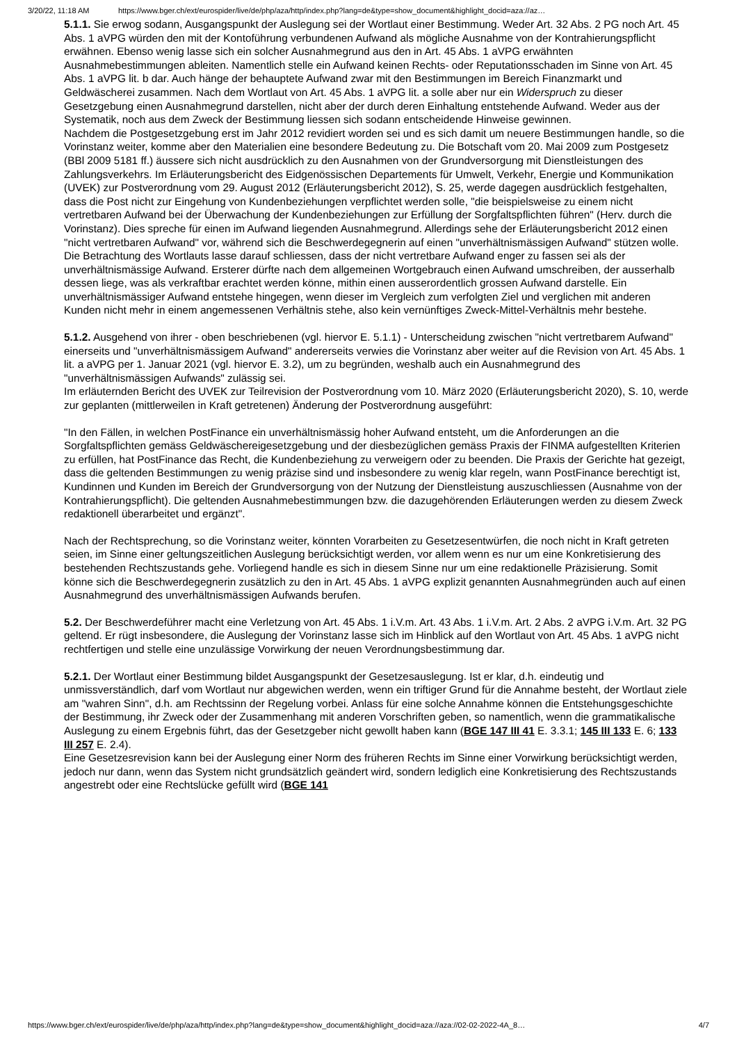3/20/22, 11:18 AM https://www.bger.ch/ext/eurospider/live/de/php/aza/http/index.php?lang=de&type=show_document&highlight_docid=aza://az…
5.1.1. Sie erwog sodann, Ausgangspunkt der Auslegung sei der Wortlaut einer Bestimmung. Weder Art. 32 Abs. 2 PG noch Art. 45 Abs. 1 aVPG würden den mit der Kontoführung verbundenen Aufwand als mögliche Ausnahme von der Kontrahierungspflicht erwähnen. Ebenso wenig lasse sich ein solcher Ausnahmegrund aus den in Art. 45 Abs. 1 aVPG erwähnten Ausnahmebestimmungen ableiten. Namentlich stelle ein Aufwand keinen Rechts- oder Reputationsschaden im Sinne von Art. 45 Abs. 1 aVPG lit. b dar. Auch hänge der behauptete Aufwand zwar mit den Bestimmungen im Bereich Finanzmarkt und Geldwäscherei zusammen. Nach dem Wortlaut von Art. 45 Abs. 1 aVPG lit. a solle aber nur ein Widerspruch zu dieser Gesetzgebung einen Ausnahmegrund darstellen, nicht aber der durch deren Einhaltung entstehende Aufwand. Weder aus der Systematik, noch aus dem Zweck der Bestimmung liessen sich sodann entscheidende Hinweise gewinnen.
Nachdem die Postgesetzgebung erst im Jahr 2012 revidiert worden sei und es sich damit um neuere Bestimmungen handle, so die Vorinstanz weiter, komme aber den Materialien eine besondere Bedeutung zu. Die Botschaft vom 20. Mai 2009 zum Postgesetz (BBl 2009 5181 ff.) äussere sich nicht ausdrücklich zu den Ausnahmen von der Grundversorgung mit Dienstleistungen des Zahlungsverkehrs. Im Erläuterungsbericht des Eidgenössischen Departements für Umwelt, Verkehr, Energie und Kommunikation (UVEK) zur Postverordnung vom 29. August 2012 (Erläuterungsbericht 2012), S. 25, werde dagegen ausdrücklich festgehalten, dass die Post nicht zur Eingehung von Kundenbeziehungen verpflichtet werden solle, "die beispielsweise zu einem nicht vertretbaren Aufwand bei der Überwachung der Kundenbeziehungen zur Erfüllung der Sorgfaltspflichten führen" (Herv. durch die Vorinstanz). Dies spreche für einen im Aufwand liegenden Ausnahmegrund. Allerdings sehe der Erläuterungsbericht 2012 einen "nicht vertretbaren Aufwand" vor, während sich die Beschwerdegegnerin auf einen "unverhältnismässigen Aufwand" stützen wolle. Die Betrachtung des Wortlauts lasse darauf schliessen, dass der nicht vertretbare Aufwand enger zu fassen sei als der unverhältnismässige Aufwand. Ersterer dürfte nach dem allgemeinen Wortgebrauch einen Aufwand umschreiben, der ausserhalb dessen liege, was als verkraftbar erachtet werden könne, mithin einen ausserordentlich grossen Aufwand darstelle. Ein unverhältnismässiger Aufwand entstehe hingegen, wenn dieser im Vergleich zum verfolgten Ziel und verglichen mit anderen Kunden nicht mehr in einem angemessenen Verhältnis stehe, also kein vernünftiges Zweck-Mittel-Verhältnis mehr bestehe.
5.1.2. Ausgehend von ihrer - oben beschriebenen (vgl. hiervor E. 5.1.1) - Unterscheidung zwischen "nicht vertretbarem Aufwand" einerseits und "unverhältnismässigem Aufwand" andererseits verwies die Vorinstanz aber weiter auf die Revision von Art. 45 Abs. 1 lit. a aVPG per 1. Januar 2021 (vgl. hiervor E. 3.2), um zu begründen, weshalb auch ein Ausnahmegrund des "unverhältnismässigen Aufwands" zulässig sei.
Im erläuternden Bericht des UVEK zur Teilrevision der Postverordnung vom 10. März 2020 (Erläuterungsbericht 2020), S. 10, werde zur geplanten (mittlerweilen in Kraft getretenen) Änderung der Postverordnung ausgeführt:
"In den Fällen, in welchen PostFinance ein unverhältnismässig hoher Aufwand entsteht, um die Anforderungen an die Sorgfaltspflichten gemäss Geldwäschereigesetzgebung und der diesbezüglichen gemäss Praxis der FINMA aufgestellten Kriterien zu erfüllen, hat PostFinance das Recht, die Kundenbeziehung zu verweigern oder zu beenden. Die Praxis der Gerichte hat gezeigt, dass die geltenden Bestimmungen zu wenig präzise sind und insbesondere zu wenig klar regeln, wann PostFinance berechtigt ist, Kundinnen und Kunden im Bereich der Grundversorgung von der Nutzung der Dienstleistung auszuschliessen (Ausnahme von der Kontrahierungspflicht). Die geltenden Ausnahmebestimmungen bzw. die dazugehörenden Erläuterungen werden zu diesem Zweck redaktionell überarbeitet und ergänzt".
Nach der Rechtsprechung, so die Vorinstanz weiter, könnten Vorarbeiten zu Gesetzesentwürfen, die noch nicht in Kraft getreten seien, im Sinne einer geltungszeitlichen Auslegung berücksichtigt werden, vor allem wenn es nur um eine Konkretisierung des bestehenden Rechtszustands gehe. Vorliegend handle es sich in diesem Sinne nur um eine redaktionelle Präzisierung. Somit könne sich die Beschwerdegegnerin zusätzlich zu den in Art. 45 Abs. 1 aVPG explizit genannten Ausnahmegründen auch auf einen Ausnahmegrund des unverhältnismässigen Aufwands berufen.
5.2. Der Beschwerdeführer macht eine Verletzung von Art. 45 Abs. 1 i.V.m. Art. 43 Abs. 1 i.V.m. Art. 2 Abs. 2 aVPG i.V.m. Art. 32 PG geltend. Er rügt insbesondere, die Auslegung der Vorinstanz lasse sich im Hinblick auf den Wortlaut von Art. 45 Abs. 1 aVPG nicht rechtfertigen und stelle eine unzulässige Vorwirkung der neuen Verordnungsbestimmung dar.
5.2.1. Der Wortlaut einer Bestimmung bildet Ausgangspunkt der Gesetzesauslegung. Ist er klar, d.h. eindeutig und unmissverständlich, darf vom Wortlaut nur abgewichen werden, wenn ein triftiger Grund für die Annahme besteht, der Wortlaut ziele am "wahren Sinn", d.h. am Rechtssinn der Regelung vorbei. Anlass für eine solche Annahme können die Entstehungsgeschichte der Bestimmung, ihr Zweck oder der Zusammenhang mit anderen Vorschriften geben, so namentlich, wenn die grammatikalische Auslegung zu einem Ergebnis führt, das der Gesetzgeber nicht gewollt haben kann (BGE 147 III 41 E. 3.3.1; 145 III 133 E. 6; 133 III 257 E. 2.4).
Eine Gesetzesrevision kann bei der Auslegung einer Norm des früheren Rechts im Sinne einer Vorwirkung berücksichtigt werden, jedoch nur dann, wenn das System nicht grundsätzlich geändert wird, sondern lediglich eine Konkretisierung des Rechtszustands angestrebt oder eine Rechtslücke gefüllt wird (BGE 141
https://www.bger.ch/ext/eurospider/live/de/php/aza/http/index.php?lang=de&type=show_document&highlight_docid=aza://aza://02-02-2022-4A_8… 4/7